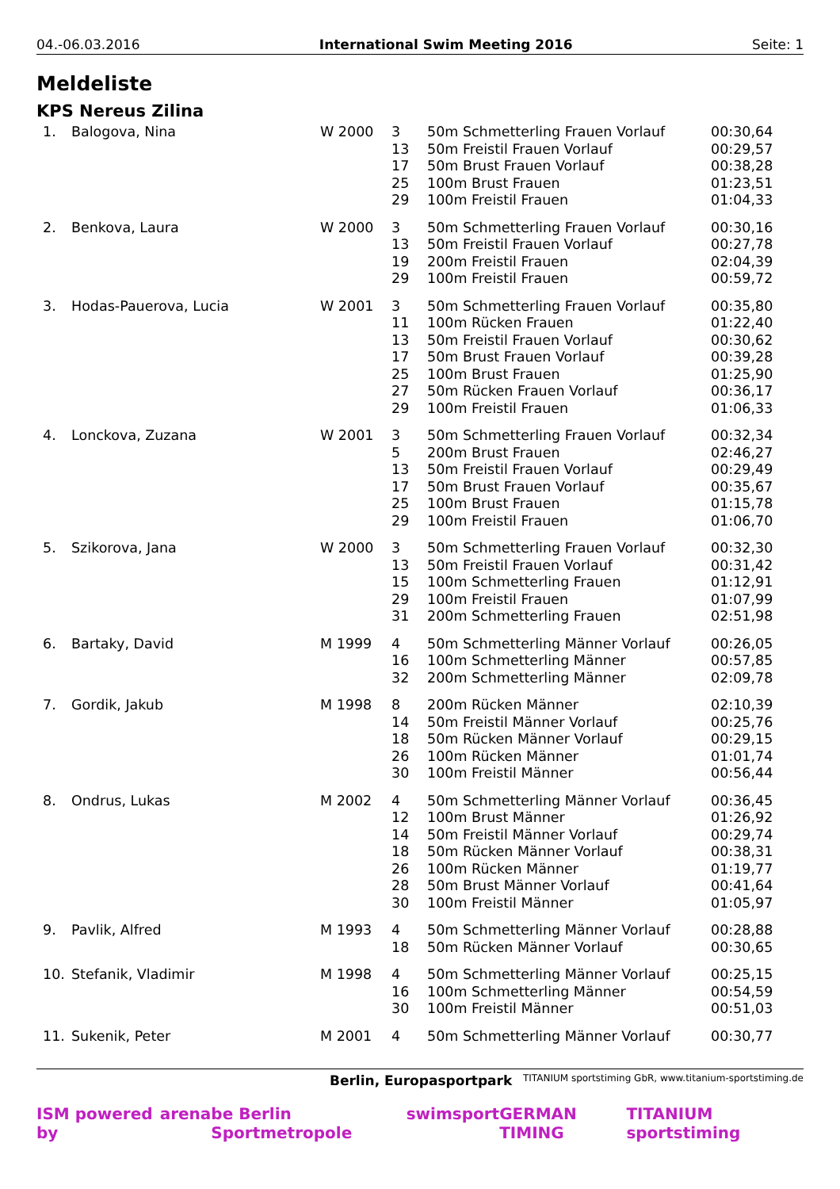04.-06.03.2016 International Swim Meeting 2016 Seite: 1
Meldeliste
KPS Nereus Zilina
| 1. | Balogova, Nina | W 2000 | 3 | 50m Schmetterling Frauen Vorlauf | 00:30,64 |
| | | | 13 | 50m Freistil Frauen Vorlauf | 00:29,57 |
| | | | 17 | 50m Brust Frauen Vorlauf | 00:38,28 |
| | | | 25 | 100m Brust Frauen | 01:23,51 |
| | | | 29 | 100m Freistil Frauen | 01:04,33 |
| 2. | Benkova, Laura | W 2000 | 3 | 50m Schmetterling Frauen Vorlauf | 00:30,16 |
| | | | 13 | 50m Freistil Frauen Vorlauf | 00:27,78 |
| | | | 19 | 200m Freistil Frauen | 02:04,39 |
| | | | 29 | 100m Freistil Frauen | 00:59,72 |
| 3. | Hodas-Pauerova, Lucia | W 2001 | 3 | 50m Schmetterling Frauen Vorlauf | 00:35,80 |
| | | | 11 | 100m Rücken Frauen | 01:22,40 |
| | | | 13 | 50m Freistil Frauen Vorlauf | 00:30,62 |
| | | | 17 | 50m Brust Frauen Vorlauf | 00:39,28 |
| | | | 25 | 100m Brust Frauen | 01:25,90 |
| | | | 27 | 50m Rücken Frauen Vorlauf | 00:36,17 |
| | | | 29 | 100m Freistil Frauen | 01:06,33 |
| 4. | Lonckova, Zuzana | W 2001 | 3 | 50m Schmetterling Frauen Vorlauf | 00:32,34 |
| | | | 5 | 200m Brust Frauen | 02:46,27 |
| | | | 13 | 50m Freistil Frauen Vorlauf | 00:29,49 |
| | | | 17 | 50m Brust Frauen Vorlauf | 00:35,67 |
| | | | 25 | 100m Brust Frauen | 01:15,78 |
| | | | 29 | 100m Freistil Frauen | 01:06,70 |
| 5. | Szikorova, Jana | W 2000 | 3 | 50m Schmetterling Frauen Vorlauf | 00:32,30 |
| | | | 13 | 50m Freistil Frauen Vorlauf | 00:31,42 |
| | | | 15 | 100m Schmetterling Frauen | 01:12,91 |
| | | | 29 | 100m Freistil Frauen | 01:07,99 |
| | | | 31 | 200m Schmetterling Frauen | 02:51,98 |
| 6. | Bartaky, David | M 1999 | 4 | 50m Schmetterling Männer Vorlauf | 00:26,05 |
| | | | 16 | 100m Schmetterling Männer | 00:57,85 |
| | | | 32 | 200m Schmetterling Männer | 02:09,78 |
| 7. | Gordik, Jakub | M 1998 | 8 | 200m Rücken Männer | 02:10,39 |
| | | | 14 | 50m Freistil Männer Vorlauf | 00:25,76 |
| | | | 18 | 50m Rücken Männer Vorlauf | 00:29,15 |
| | | | 26 | 100m Rücken Männer | 01:01,74 |
| | | | 30 | 100m Freistil Männer | 00:56,44 |
| 8. | Ondrus, Lukas | M 2002 | 4 | 50m Schmetterling Männer Vorlauf | 00:36,45 |
| | | | 12 | 100m Brust Männer | 01:26,92 |
| | | | 14 | 50m Freistil Männer Vorlauf | 00:29,74 |
| | | | 18 | 50m Rücken Männer Vorlauf | 00:38,31 |
| | | | 26 | 100m Rücken Männer | 01:19,77 |
| | | | 28 | 50m Brust Männer Vorlauf | 00:41,64 |
| | | | 30 | 100m Freistil Männer | 01:05,97 |
| 9. | Pavlik, Alfred | M 1993 | 4 | 50m Schmetterling Männer Vorlauf | 00:28,88 |
| | | | 18 | 50m Rücken Männer Vorlauf | 00:30,65 |
| 10. | Stefanik, Vladimir | M 1998 | 4 | 50m Schmetterling Männer Vorlauf | 00:25,15 |
| | | | 16 | 100m Schmetterling Männer | 00:54,59 |
| | | | 30 | 100m Freistil Männer | 00:51,03 |
| 11. | Sukenik, Peter | M 2001 | 4 | 50m Schmetterling Männer Vorlauf | 00:30,77 |
Berlin, Europasportpark TITANIUM sportstiming GbR, www.titanium-sportstiming.de
ISM powered by arena be Berlin Sportmetropole swimsport GERMAN TIMING TITANIUM sportstiming